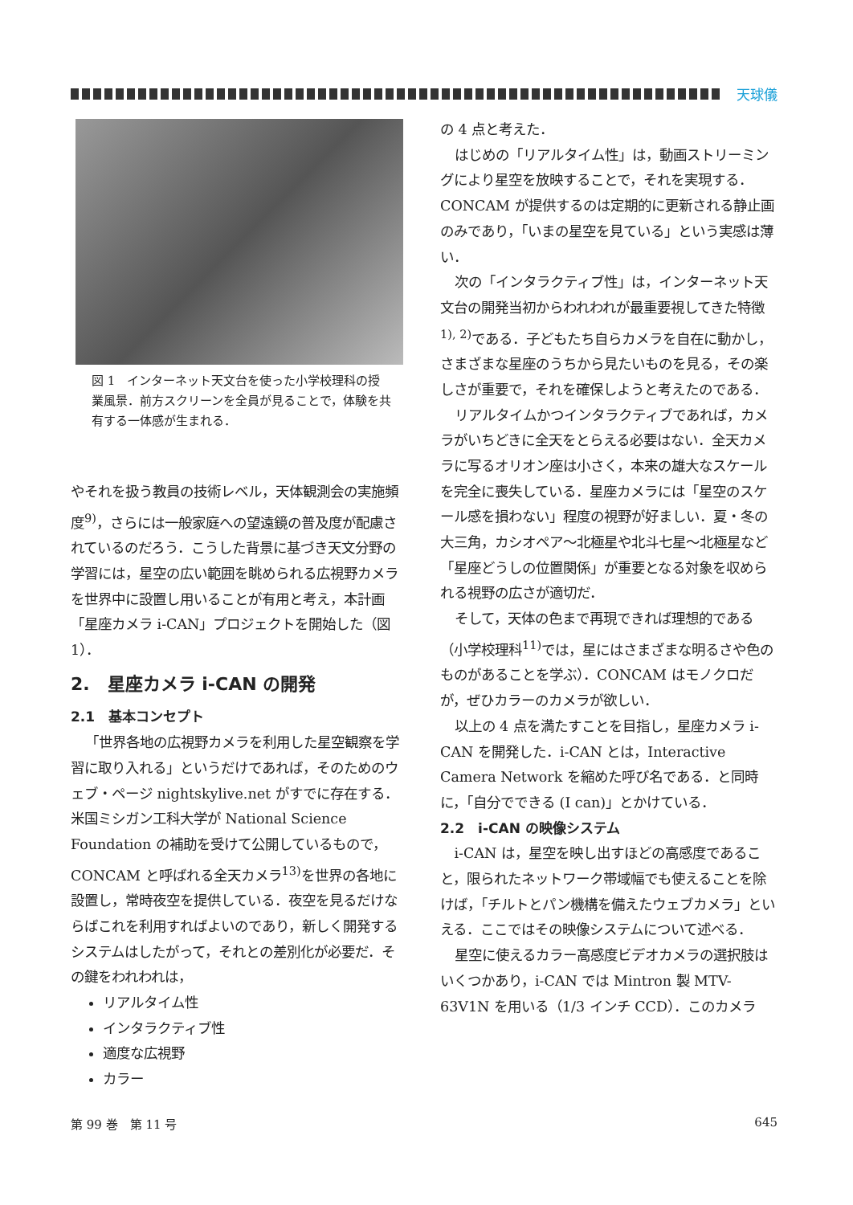天球儀
図 1　インターネット天文台を使った小学校理科の授業風景．前方スクリーンを全員が見ることで，体験を共有する一体感が生まれる．
やそれを扱う教員の技術レベル，天体観測会の実施頻度<sup>9)</sup>，さらには一般家庭への望遠鏡の普及度が配慮されているのだろう．こうした背景に基づき天文分野の学習には，星空の広い範囲を眺められる広視野カメラを世界中に設置し用いることが有用と考え，本計画「星座カメラ i-CAN」プロジェクトを開始した（図 1）．
2.　星座カメラ i-CAN の開発
2.1　基本コンセプト
「世界各地の広視野カメラを利用した星空観察を学習に取り入れる」というだけであれば，そのためのウェブ・ページ nightskylive.net がすでに存在する．米国ミシガン工科大学が National Science Foundation の補助を受けて公開しているもので，CONCAM と呼ばれる全天カメラ<sup>13)</sup>を世界の各地に設置し，常時夜空を提供している．夜空を見るだけならばこれを利用すればよいのであり，新しく開発するシステムはしたがって，それとの差別化が必要だ．その鍵をわれわれは，
リアルタイム性
インタラクティブ性
適度な広視野
カラー
の 4 点と考えた．
はじめの「リアルタイム性」は，動画ストリーミングにより星空を放映することで，それを実現する．CONCAM が提供するのは定期的に更新される静止画のみであり，「いまの星空を見ている」という実感は薄い．
次の「インタラクティブ性」は，インターネット天文台の開発当初からわれわれが最重要視してきた特徴<sup>1), 2)</sup>である．子どもたち自らカメラを自在に動かし，さまざまな星座のうちから見たいものを見る，その楽しさが重要で，それを確保しようと考えたのである．
リアルタイムかつインタラクティブであれば，カメラがいちどきに全天をとらえる必要はない．全天カメラに写るオリオン座は小さく，本来の雄大なスケールを完全に喪失している．星座カメラには「星空のスケール感を損わない」程度の視野が好ましい．夏・冬の大三角，カシオペア〜北極星や北斗七星〜北極星など「星座どうしの位置関係」が重要となる対象を収められる視野の広さが適切だ．
そして，天体の色まで再現できれば理想的である（小学校理科<sup>11)</sup>では，星にはさまざまな明るさや色のものがあることを学ぶ）．CONCAM はモノクロだが，ぜひカラーのカメラが欲しい．
以上の 4 点を満たすことを目指し，星座カメラ i-CAN を開発した．i-CAN とは，Interactive Camera Network を縮めた呼び名である．と同時に，「自分でできる (I can)」とかけている．
2.2　i-CAN の映像システム
i-CAN は，星空を映し出すほどの高感度であること，限られたネットワーク帯域幅でも使えることを除けば，「チルトとパン機構を備えたウェブカメラ」といえる．ここではその映像システムについて述べる．
星空に使えるカラー高感度ビデオカメラの選択肢はいくつかあり，i-CAN では Mintron 製 MTV-63V1N を用いる（1/3 インチ CCD）．このカメラ
第 99 巻　第 11 号 645